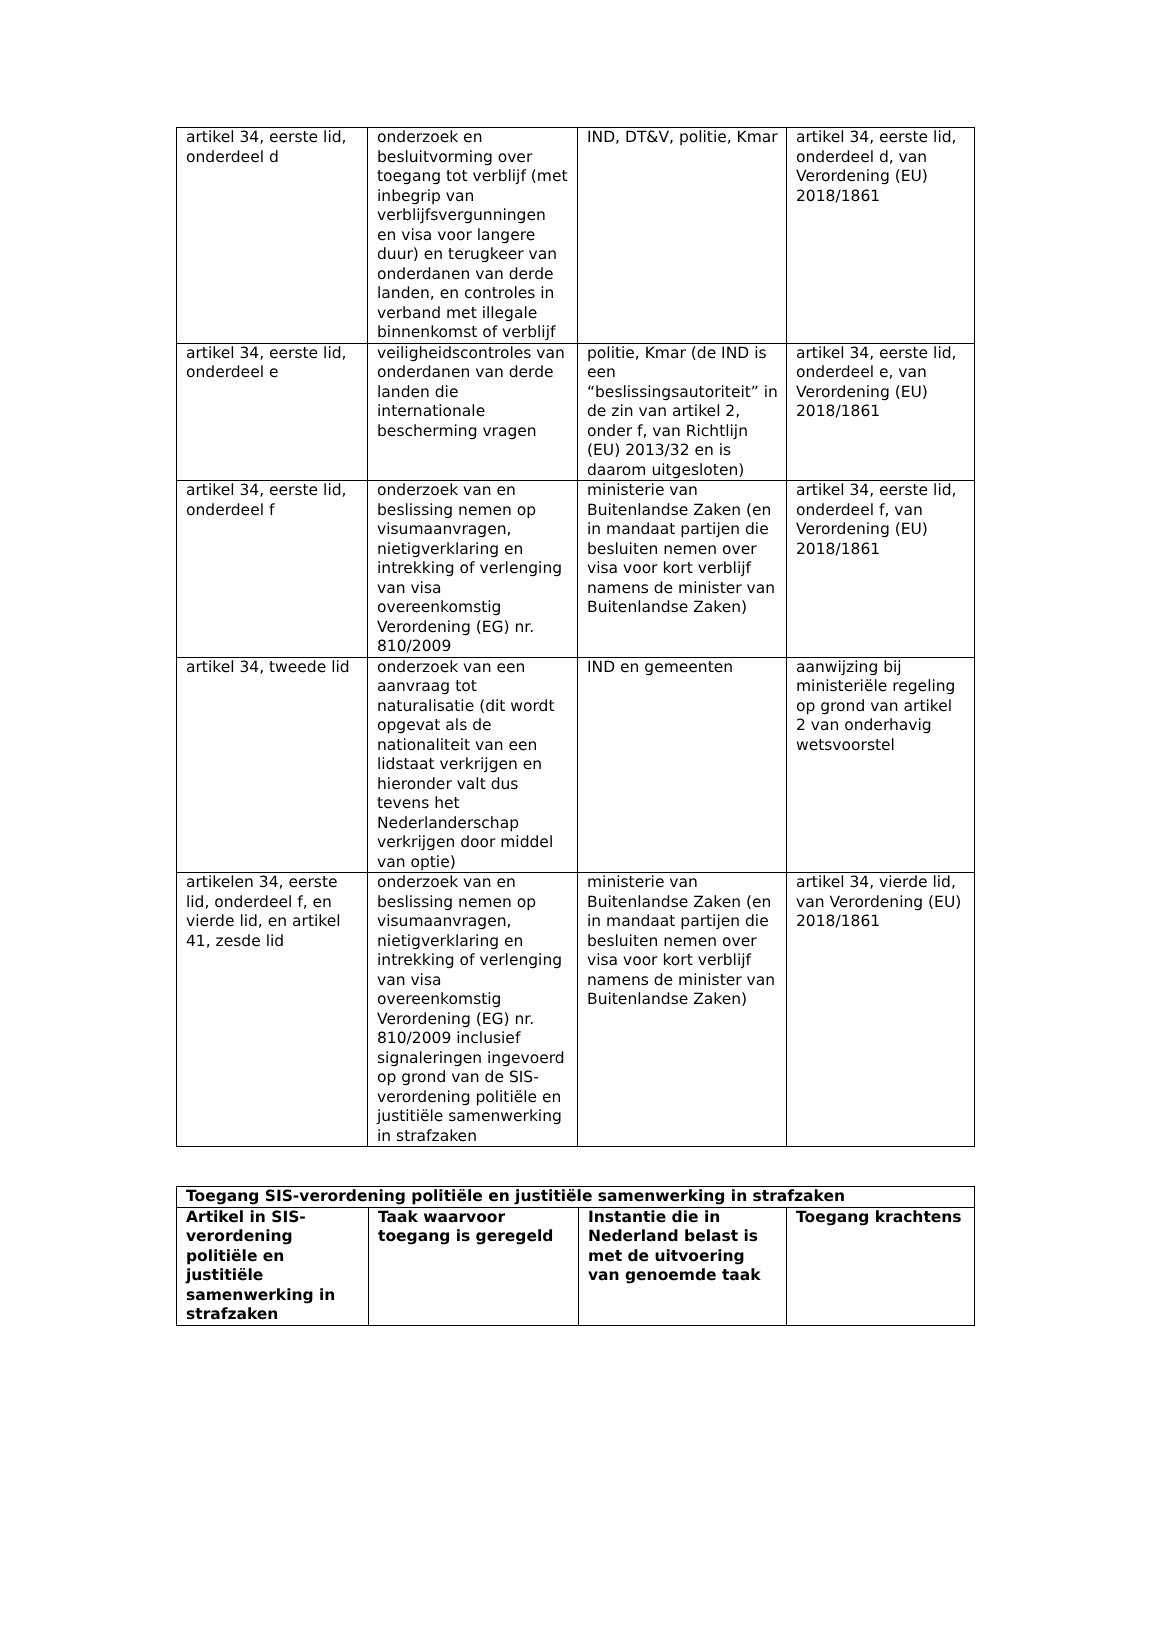| artikel 34, eerste lid, onderdeel d | onderzoek en besluitvorming over toegang tot verblijf (met inbegrip van verblijfsvergunningen en visa voor langere duur) en terugkeer van onderdanen van derde landen, en controles in verband met illegale binnenkomst of verblijf | IND, DT&V, politie, Kmar | artikel 34, eerste lid, onderdeel d, van Verordening (EU) 2018/1861 |
| artikel 34, eerste lid, onderdeel e | veiligheidscontroles van onderdanen van derde landen die internationale bescherming vragen | politie, Kmar (de IND is een “beslissingsautoriteit” in de zin van artikel 2, onder f, van Richtlijn (EU) 2013/32 en is daarom uitgesloten) | artikel 34, eerste lid, onderdeel e, van Verordening (EU) 2018/1861 |
| artikel 34, eerste lid, onderdeel f | onderzoek van en beslissing nemen op visumaanvragen, nietigverklaring en intrekking of verlenging van visa overeenkomstig Verordening (EG) nr. 810/2009 | ministerie van Buitenlandse Zaken (en in mandaat partijen die besluiten nemen over visa voor kort verblijf namens de minister van Buitenlandse Zaken) | artikel 34, eerste lid, onderdeel f, van Verordening (EU) 2018/1861 |
| artikel 34, tweede lid | onderzoek van een aanvraag tot naturalisatie (dit wordt opgevat als de nationaliteit van een lidstaat verkrijgen en hieronder valt dus tevens het Nederlanderschap verkrijgen door middel van optie) | IND en gemeenten | aanwijzing bij ministeriële regeling op grond van artikel 2 van onderhavig wetsvoorstel |
| artikelen 34, eerste lid, onderdeel f, en vierde lid, en artikel 41, zesde lid | onderzoek van en beslissing nemen op visumaanvragen, nietigverklaring en intrekking of verlenging van visa overeenkomstig Verordening (EG) nr. 810/2009 inclusief signaleringen ingevoerd op grond van de SIS-verordening politiële en justitiële samenwerking in strafzaken | ministerie van Buitenlandse Zaken (en in mandaat partijen die besluiten nemen over visa voor kort verblijf namens de minister van Buitenlandse Zaken) | artikel 34, vierde lid, van Verordening (EU) 2018/1861 |
| Toegang SIS-verordening politiële en justitiële samenwerking in strafzaken | | | |
| --- | --- | --- | --- |
| Artikel in SIS-verordening politiële en justitiële samenwerking in strafzaken | Taak waarvoor toegang is geregeld | Instantie die in Nederland belast is met de uitvoering van genoemde taak | Toegang krachtens |